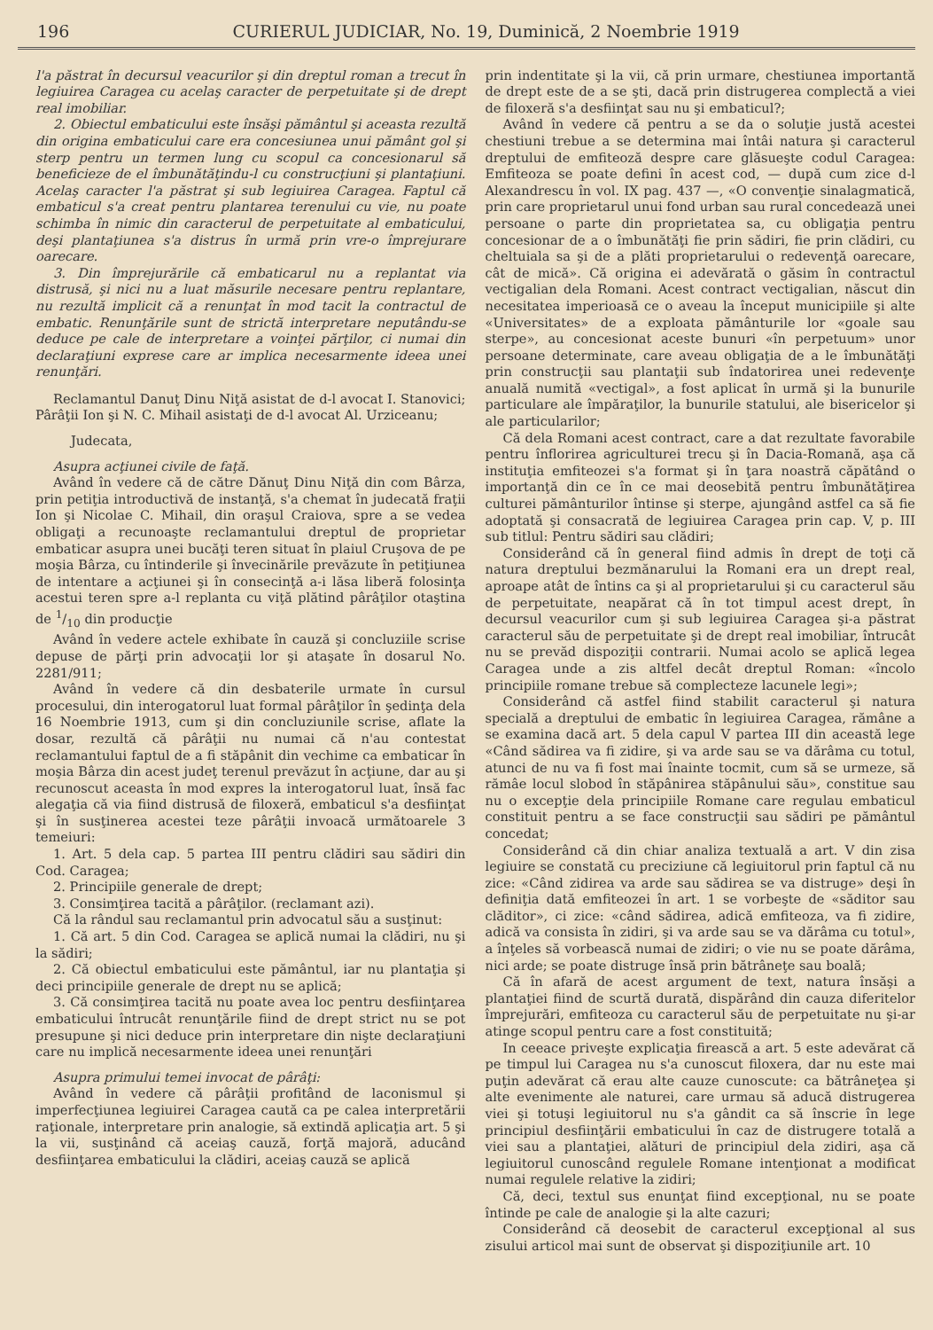196 CURIERUL JUDICIAR, No. 19, Duminică, 2 Noembrie 1919
l'a păstrat în decursul veacurilor şi din dreptul roman a trecut în legiuirea Caragea cu acelaş caracter de perpetuitate şi de drept real imobiliar.
2. Obiectul embaticului este însăşi pământul şi aceasta rezultă din origina embaticului care era concesiunea unui pământ gol şi sterp pentru un termen lung cu scopul ca concesionarul să beneficieze de el îmbunătăţindu-l cu construcţiuni şi plantaţiuni. Acelaş caracter l'a păstrat şi sub legiuirea Caragea. Faptul că embaticul s'a creat pentru plantarea terenului cu vie, nu poate schimba în nimic din caracterul de perpetuitate al embaticului, deşi plantaţiunea s'a distrus în urmă prin vre-o împrejurare oarecare.
3. Din împrejurările că embaticarul nu a replantat via distrusă, şi nici nu a luat măsurile necesare pentru replantare, nu rezultă implicit că a renunţat în mod tacit la contractul de embatic. Renunţările sunt de strictă interpretare neputându-se deduce pe cale de interpretare a voinţei părţilor, ci numai din declaraţiuni exprese care ar implica necesarmente ideea unei renunţări.
Reclamantul Danuţ Dinu Niţă asistat de d-l avocat I. Stanovici; Pârâţii Ion şi N. C. Mihail asistaţi de d-l avocat Al. Urziceanu;
Judecata,
Asupra acţiunei civile de faţă.
Având în vedere că de către Dănuţ Dinu Niţă din com Bârza, prin petiţia introductivă de instanţă, s'a chemat în judecată fraţii Ion şi Nicolae C. Mihail, din oraşul Craiova, spre a se vedea obligaţi a recunoaşte reclamantului dreptul de proprietar embaticar asupra unei bucăţi teren situat în plaiul Cruşova de pe moşia Bârza, cu întinderile şi învecinările prevăzute în petiţiunea de intentare a acţiunei şi în consecinţă a-i lăsa liberă folosinţa acestui teren spre a-l replanta cu viţă plătind pârâţilor otaştina de 1/10 din producţie
Având în vedere actele exhibate în cauză şi concluziile scrise depuse de părţi prin advocaţii lor şi ataşate în dosarul No. 2281/911;
Având în vedere că din desbaterile urmate în cursul procesului, din interogatorul luat formal pârâţilor în şedinţa dela 16 Noembrie 1913, cum şi din concluziunile scrise, aflate la dosar, rezultă că pârâţii nu numai că n'au contestat reclamantului faptul de a fi stăpânit din vechime ca embaticar în moşia Bârza din acest judeţ terenul prevăzut în acţiune, dar au şi recunoscut aceasta în mod expres la interogatorul luat, însă fac alegaţia că via fiind distrusă de filoxeră, embaticul s'a desfiinţat şi în susţinerea acestei teze pârâţii invoacă următoarele 3 temeiuri:
1. Art. 5 dela cap. 5 partea III pentru clădiri sau sădiri din Cod. Caragea;
2. Principiile generale de drept;
3. Consimţirea tacită a pârâţilor. (reclamant azi).
Că la rândul sau reclamantul prin advocatul său a susţinut:
1. Că art. 5 din Cod. Caragea se aplică numai la clădiri, nu şi la sădiri;
2. Că obiectul embaticului este pământul, iar nu plantaţia şi deci principiile generale de drept nu se aplică;
3. Că consimţirea tacită nu poate avea loc pentru desfiinţarea embaticului întrucât renunţările fiind de drept strict nu se pot presupune şi nici deduce prin interpretare din nişte declaraţiuni care nu implică necesarmente ideea unei renunţări
Asupra primului temei invocat de pârâţi:
Având în vedere că pârâţii profitând de laconismul şi imperfecţiunea legiuirei Caragea caută ca pe calea interpretării raţionale, interpretare prin analogie, să extindă aplicaţia art. 5 şi la vii, susţinând că aceiaş cauză, forţă majoră, aducând desfiinţarea embaticului la clădiri, aceiaş cauză se aplică
prin indentitate şi la vii, că prin urmare, chestiunea importantă de drept este de a se şti, dacă prin distrugerea complectă a viei de filoxeră s'a desfiinţat sau nu şi embaticul?;
Având în vedere că pentru a se da o soluţie justă acestei chestiuni trebue a se determina mai întâi natura şi caracterul dreptului de emfiteoză despre care glăsueşte codul Caragea: Emfiteoza se poate defini în acest cod, — după cum zice d-l Alexandrescu în vol. IX pag. 437 —, «O convenţie sinalagmatică, prin care proprietarul unui fond urban sau rural concedează unei persoane o parte din proprietatea sa, cu obligaţia pentru concesionar de a o îmbunătăţi fie prin sădiri, fie prin clădiri, cu cheltuiala sa şi de a plăti proprietarului o redevenţă oarecare, cât de mică». Că origina ei adevărată o găsim în contractul vectigalian dela Romani. Acest contract vectigalian, născut din necesitatea imperioasă ce o aveau la început municipiile şi alte «Universitates» de a exploata pământurile lor «goale sau sterpe», au concesionat aceste bunuri «în perpetuum» unor persoane determinate, care aveau obligaţia de a le îmbunătăţi prin construcţii sau plantaţii sub îndatorirea unei redevenţe anuală numită «vectigal», a fost aplicat în urmă şi la bunurile particulare ale împăraţilor, la bunurile statului, ale bisericelor şi ale particularilor;
Că dela Romani acest contract, care a dat rezultate favorabile pentru înflorirea agriculturei trecu şi în Dacia-Romană, aşa că instituţia emfiteozei s'a format şi în ţara noastră căpătând o importanţă din ce în ce mai deosebită pentru îmbunătăţirea culturei pământurilor întinse şi sterpe, ajungând astfel ca să fie adoptată şi consacrată de legiuirea Caragea prin cap. V, p. III sub titlul: Pentru sădiri sau clădiri;
Considerând că în general fiind admis în drept de toţi că natura dreptului bezmănarului la Romani era un drept real, aproape atât de întins ca şi al proprietarului şi cu caracterul său de perpetuitate, neapărat că în tot timpul acest drept, în decursul veacurilor cum şi sub legiuirea Caragea şi-a păstrat caracterul său de perpetuitate şi de drept real imobiliar, întrucât nu se prevăd dispoziţii contrarii. Numai acolo se aplică legea Caragea unde a zis altfel decât dreptul Roman: «încolo principiile romane trebue să complecteze lacunele legi»;
Considerând că astfel fiind stabilit caracterul şi natura specială a dreptului de embatic în legiuirea Caragea, rămâne a se examina dacă art. 5 dela capul V partea III din această lege «Când sădirea va fi zidire, şi va arde sau se va dărâma cu totul, atunci de nu va fi fost mai înainte tocmit, cum să se urmeze, să rămâe locul slobod în stăpânirea stăpânului său», constitue sau nu o excepţie dela principiile Romane care regulau embaticul constituit pentru a se face construcţii sau sădiri pe pământul concedat;
Considerând că din chiar analiza textuală a art. V din zisa legiuire se constată cu preciziune că legiuitorul prin faptul că nu zice: «Când zidirea va arde sau sădirea se va distruge» deşi în definiţia dată emfiteozei în art. 1 se vorbeşte de «săditor sau clăditor», ci zice: «când sădirea, adică emfiteoza, va fi zidire, adică va consista în zidiri, şi va arde sau se va dărâma cu totul», a înţeles să vorbească numai de zidiri; o vie nu se poate dărâma, nici arde; se poate distruge însă prin bătrâneţe sau boală;
Că în afară de acest argument de text, natura însăşi a plantaţiei fiind de scurtă durată, dispărând din cauza diferitelor împrejurări, emfiteoza cu caracterul său de perpetuitate nu şi-ar atinge scopul pentru care a fost constituită;
In ceeace priveşte explicaţia firească a art. 5 este adevărat că pe timpul lui Caragea nu s'a cunoscut filoxera, dar nu este mai puţin adevărat că erau alte cauze cunoscute: ca bătrâneţea şi alte evenimente ale naturei, care urmau să aducă distrugerea viei şi totuşi legiuitorul nu s'a gândit ca să înscrie în lege principiul desfiinţării embaticului în caz de distrugere totală a viei sau a plantaţiei, alături de principiul dela zidiri, aşa că legiuitorul cunoscând regulele Romane intenţionat a modificat numai regulele relative la zidiri;
Că, deci, textul sus enunţat fiind excepţional, nu se poate întinde pe cale de analogie şi la alte cazuri;
Considerând că deosebit de caracterul excepţional al sus zisului articol mai sunt de observat şi dispoziţiunile art. 10